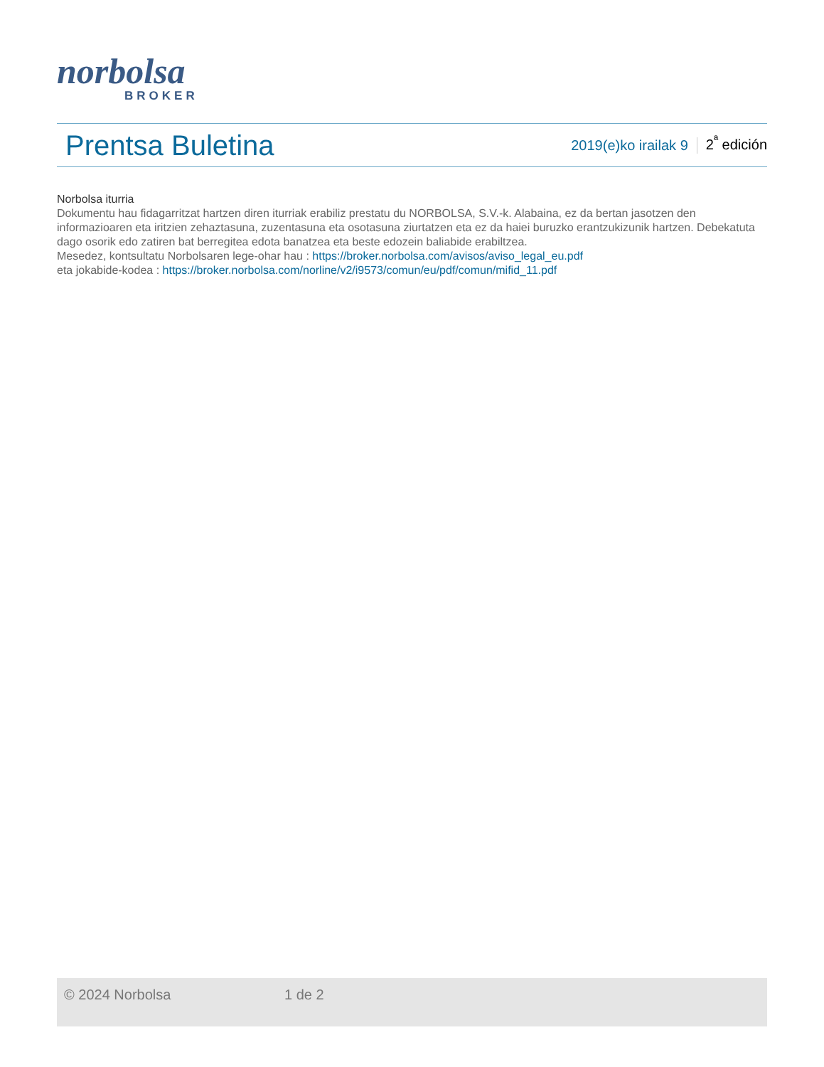norbolsa
BROKER
Prentsa Buletina
2019(e)ko irailak 9 2<sup>ª</sup> edición
Norbolsa iturria
Dokumentu hau fidagarritzat hartzen diren iturriak erabiliz prestatu du NORBOLSA, S.V.-k. Alabaina, ez da bertan jasotzen den informazioaren eta iritzien zehaztasuna, zuzentasuna eta osotasuna ziurtatzen eta ez da haiei buruzko erantzukizunik hartzen. Debekatuta dago osorik edo zatiren bat berregitea edota banatzea eta beste edozein baliabide erabiltzea.
Mesedez, kontsultatu Norbolsaren lege-ohar hau : https://broker.norbolsa.com/avisos/aviso_legal_eu.pdf
eta jokabide-kodea : https://broker.norbolsa.com/norline/v2/i9573/comun/eu/pdf/comun/mifid_11.pdf
© 2024 Norbolsa 1 de 2